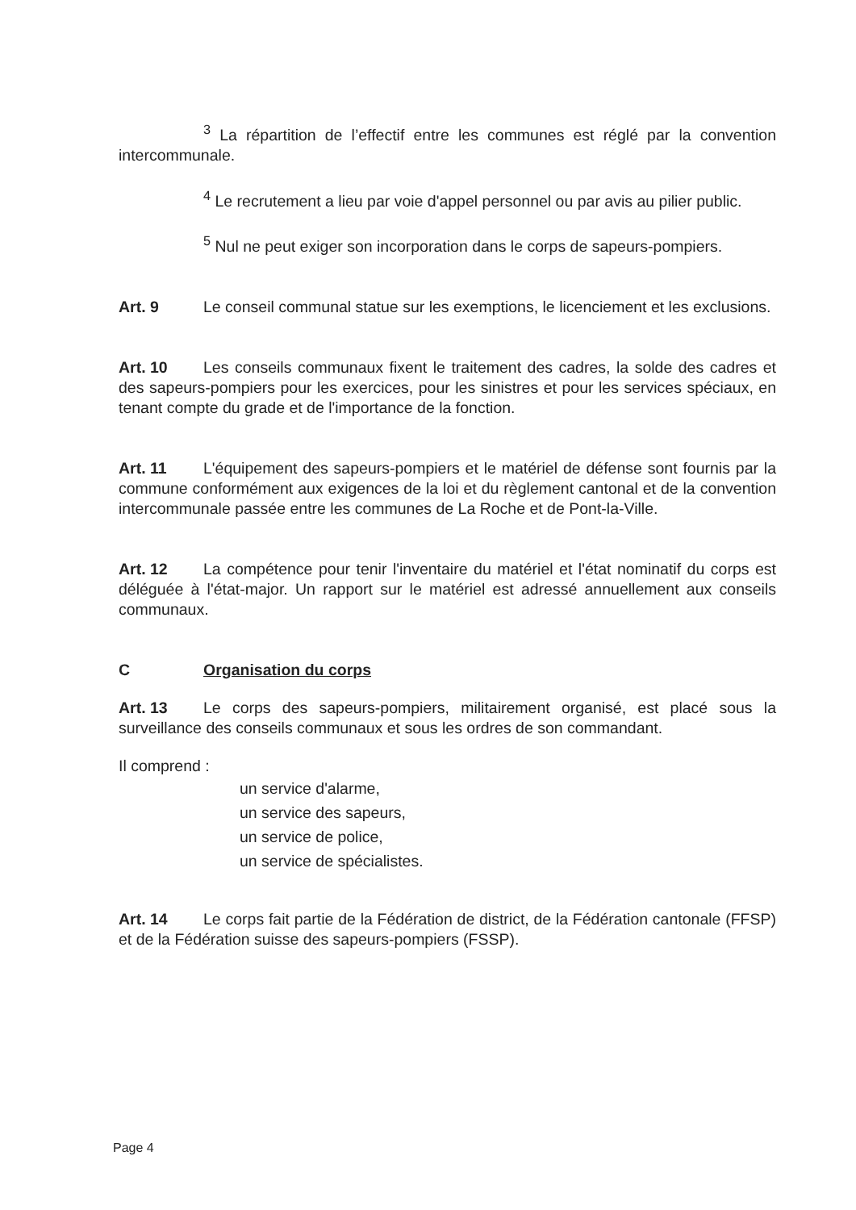<sup>3</sup> La répartition de l’effectif entre les communes est réglé par la convention intercommunale.
<sup>4</sup> Le recrutement a lieu par voie d'appel personnel ou par avis au pilier public.
<sup>5</sup> Nul ne peut exiger son incorporation dans le corps de sapeurs-pompiers.
Art. 9 Le conseil communal statue sur les exemptions, le licenciement et les exclusions.
Art. 10 Les conseils communaux fixent le traitement des cadres, la solde des cadres et des sapeurs-pompiers pour les exercices, pour les sinistres et pour les services spéciaux, en tenant compte du grade et de l'importance de la fonction.
Art. 11 L'équipement des sapeurs-pompiers et le matériel de défense sont fournis par la commune conformément aux exigences de la loi et du règlement cantonal et de la convention intercommunale passée entre les communes de La Roche et de Pont-la-Ville.
Art. 12 La compétence pour tenir l'inventaire du matériel et l'état nominatif du corps est déléguée à l'état-major. Un rapport sur le matériel est adressé annuellement aux conseils communaux.
C Organisation du corps
Art. 13 Le corps des sapeurs-pompiers, militairement organisé, est placé sous la surveillance des conseils communaux et sous les ordres de son commandant.
Il comprend :
un service d'alarme,
un service des sapeurs,
un service de police,
un service de spécialistes.
Art. 14 Le corps fait partie de la Fédération de district, de la Fédération cantonale (FFSP) et de la Fédération suisse des sapeurs-pompiers (FSSP).
Page 4